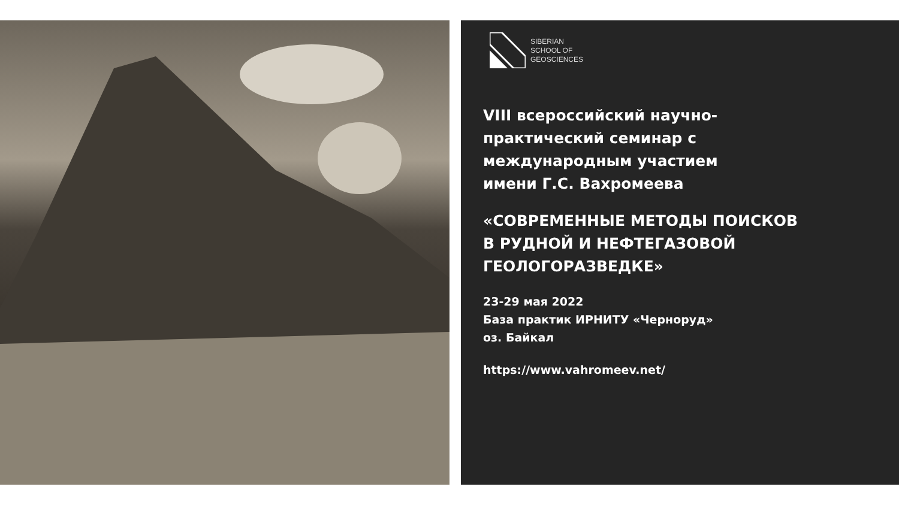SIBERIAN
SCHOOL OF
GEOSCIENCES
VIII всероссийский научно-
практический семинар с
международным участием
имени Г.С. Вахромеева
«СОВРЕМЕННЫЕ МЕТОДЫ ПОИСКОВ
В РУДНОЙ И НЕФТЕГАЗОВОЙ
ГЕОЛОГОРАЗВЕДКЕ»
23-29 мая 2022
База практик ИРНИТУ «Черноруд»
оз. Байкал
https://www.vahromeev.net/